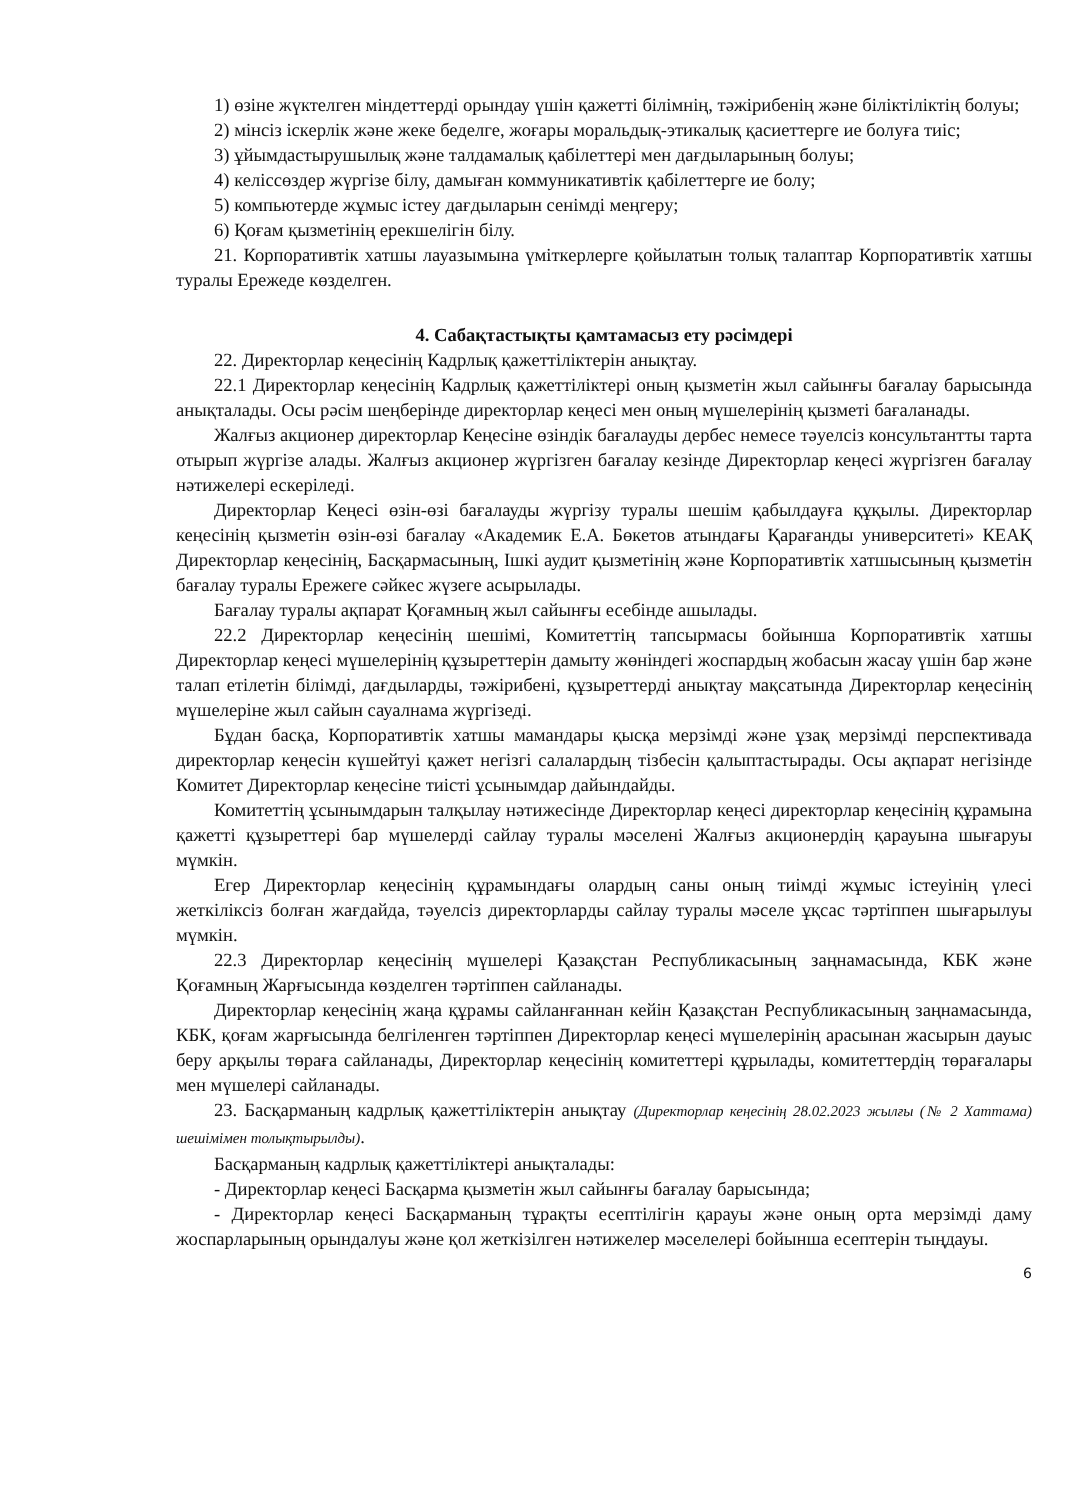1) өзіне жүктелген міндеттерді орындау үшін қажетті білімнің, тәжірибенің және біліктіліктің болуы;
2) мінсіз іскерлік және жеке беделге, жоғары моральдық-этикалық қасиеттерге ие болуға тиіс;
3) ұйымдастырушылық және талдамалық қабілеттері мен дағдыларының болуы;
4) келіссөздер жүргізе білу, дамыған коммуникативтік қабілеттерге ие болу;
5) компьютерде жұмыс істеу дағдыларын сенімді меңгеру;
6) Қоғам қызметінің ерекшелігін білу.
21. Корпоративтік хатшы лауазымына үміткерлерге қойылатын толық талаптар Корпоративтік хатшы туралы Ережеде көзделген.
4. Сабақтастықты қамтамасыз ету рәсімдері
22. Директорлар кеңесінің Кадрлық қажеттіліктерін анықтау.
22.1 Директорлар кеңесінің Кадрлық қажеттіліктері оның қызметін жыл сайынғы бағалау барысында анықталады. Осы рәсім шеңберінде директорлар кеңесі мен оның мүшелерінің қызметі бағаланады.
Жалғыз акционер директорлар Кеңесіне өзіндік бағалауды дербес немесе тәуелсіз консультантты тарта отырып жүргізе алады. Жалғыз акционер жүргізген бағалау кезінде Директорлар кеңесі жүргізген бағалау нәтижелері ескеріледі.
Директорлар Кеңесі өзін-өзі бағалауды жүргізу туралы шешім қабылдауға құқылы. Директорлар кеңесінің қызметін өзін-өзі бағалау «Академик Е.А. Бөкетов атындағы Қарағанды университеті» КЕАҚ Директорлар кеңесінің, Басқармасының, Ішкі аудит қызметінің және Корпоративтік хатшысының қызметін бағалау туралы Ережеге сәйкес жүзеге асырылады.
Бағалау туралы ақпарат Қоғамның жыл сайынғы есебінде ашылады.
22.2 Директорлар кеңесінің шешімі, Комитеттің тапсырмасы бойынша Корпоративтік хатшы Директорлар кеңесі мүшелерінің құзыреттерін дамыту жөніндегі жоспардың жобасын жасау үшін бар және талап етілетін білімді, дағдыларды, тәжірибені, құзыреттерді анықтау мақсатында Директорлар кеңесінің мүшелеріне жыл сайын сауалнама жүргізеді.
Бұдан басқа, Корпоративтік хатшы мамандары қысқа мерзімді және ұзақ мерзімді перспективада директорлар кеңесін күшейтуі қажет негізгі салалардың тізбесін қалыптастырады. Осы ақпарат негізінде Комитет Директорлар кеңесіне тиісті ұсынымдар дайындайды.
Комитеттің ұсынымдарын талқылау нәтижесінде Директорлар кеңесі директорлар кеңесінің құрамына қажетті құзыреттері бар мүшелерді сайлау туралы мәселені Жалғыз акционердің қарауына шығаруы мүмкін.
Егер Директорлар кеңесінің құрамындағы олардың саны оның тиімді жұмыс істеуінің үлесі жеткіліксіз болған жағдайда, тәуелсіз директорларды сайлау туралы мәселе ұқсас тәртіппен шығарылуы мүмкін.
22.3 Директорлар кеңесінің мүшелері Қазақстан Республикасының заңнамасында, КБК және Қоғамның Жарғысында көзделген тәртіппен сайланады.
Директорлар кеңесінің жаңа құрамы сайланғаннан кейін Қазақстан Республикасының заңнамасында, КБК, қоғам жарғысында белгіленген тәртіппен Директорлар кеңесі мүшелерінің арасынан жасырын дауыс беру арқылы төраға сайланады, Директорлар кеңесінің комитеттері құрылады, комитеттердің төрағалары мен мүшелері сайланады.
23. Басқарманың кадрлық қажеттіліктерін анықтау (Директорлар кеңесінің 28.02.2023 жылғы (№ 2 Хаттама) шешімімен толықтырылды).
Басқарманың кадрлық қажеттіліктері анықталады:
- Директорлар кеңесі Басқарма қызметін жыл сайынғы бағалау барысында;
- Директорлар кеңесі Басқарманың тұрақты есептілігін қарауы және оның орта мерзімді даму жоспарларының орындалуы және қол жеткізілген нәтижелер мәселелері бойынша есептерін тыңдауы.
6